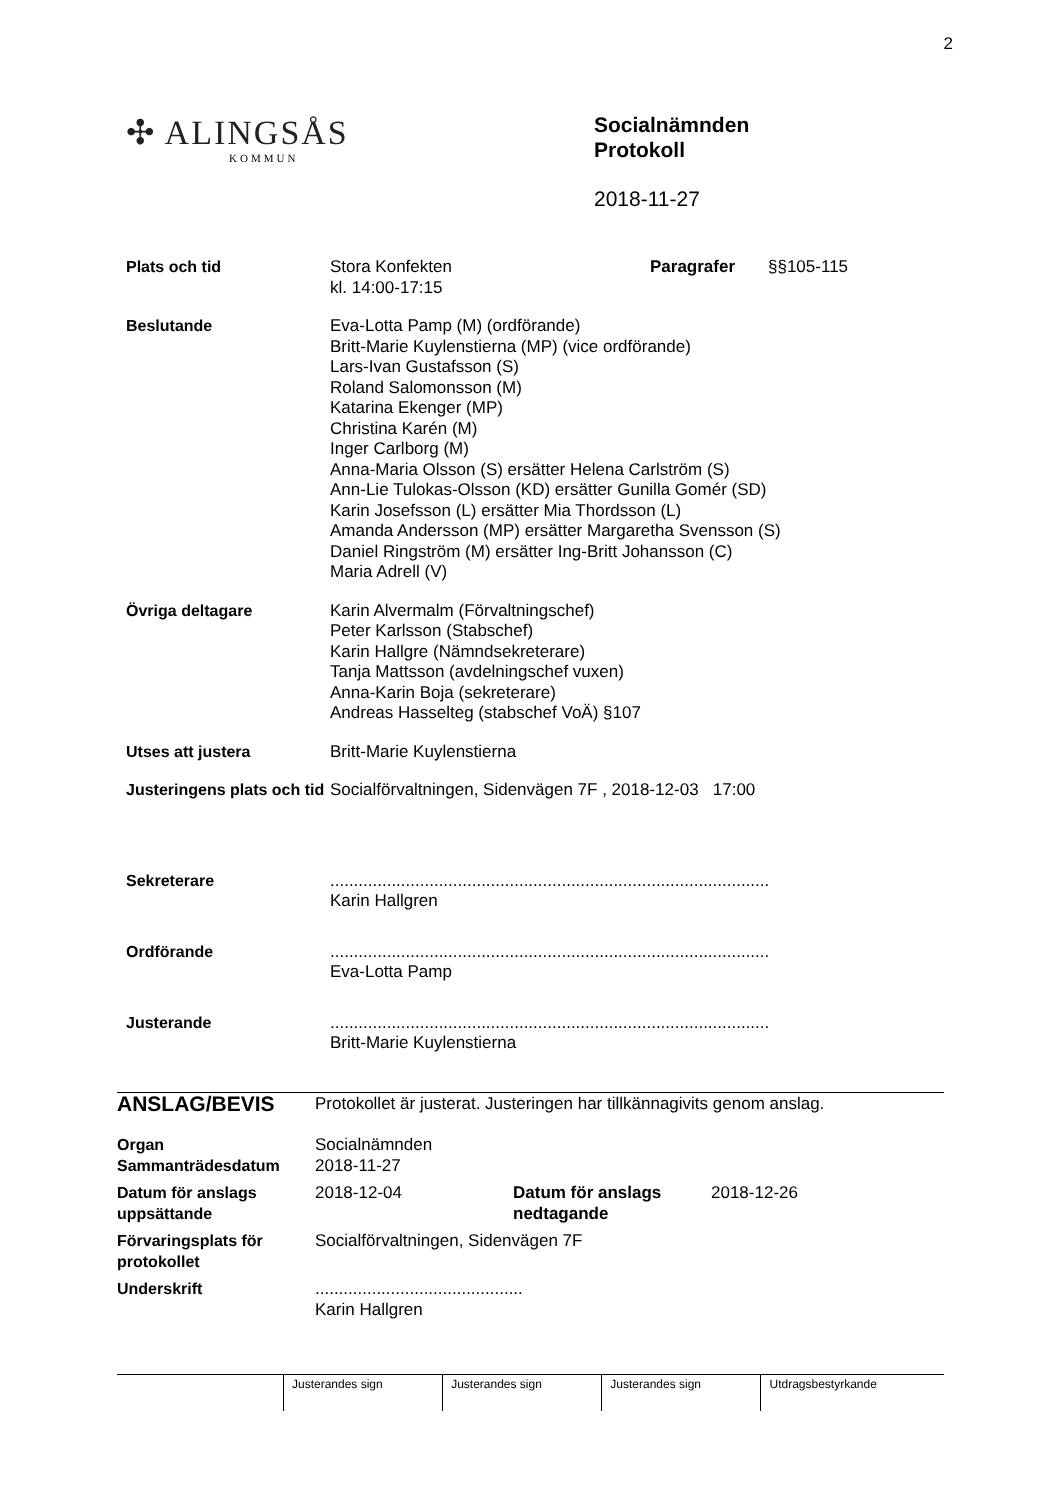2
✣ ALINGSÅS
KOMMUN
Socialnämnden
Protokoll
2018-11-27
| Plats och tid | Stora Konfekten kl. 14:00-17:15 | Paragrafer | §§105-115 |
| Beslutande | Eva-Lotta Pamp (M) (ordförande) Britt-Marie Kuylenstierna (MP) (vice ordförande) Lars-Ivan Gustafsson (S) Roland Salomonsson (M) Katarina Ekenger (MP) Christina Karén (M) Inger Carlborg (M) Anna-Maria Olsson (S) ersätter Helena Carlström (S) Ann-Lie Tulokas-Olsson (KD) ersätter Gunilla Gomér (SD) Karin Josefsson (L) ersätter Mia Thordsson (L) Amanda Andersson (MP) ersätter Margaretha Svensson (S) Daniel Ringström (M) ersätter Ing-Britt Johansson (C) Maria Adrell (V) | | |
| Övriga deltagare | Karin Alvermalm (Förvaltningschef) Peter Karlsson (Stabschef) Karin Hallgre (Nämndsekreterare) Tanja Mattsson (avdelningschef vuxen) Anna-Karin Boja (sekreterare) Andreas Hasselteg (stabschef VoÄ) §107 | | |
| Utses att justera | Britt-Marie Kuylenstierna | | |
| Justeringens plats och tid | Socialförvaltningen, Sidenvägen 7F , 2018-12-03 17:00 | | |
| Sekreterare | ............................................................................................. Karin Hallgren | | |
| Ordförande | ............................................................................................. Eva-Lotta Pamp | | |
| Justerande | ............................................................................................. Britt-Marie Kuylenstierna | | |
| ANSLAG/BEVIS | Protokollet är justerat. Justeringen har tillkännagivits genom anslag. | | |
| Organ Sammanträdesdatum | Socialnämnden 2018-11-27 | | |
| Datum för anslags uppsättande | 2018-12-04 | Datum för anslags nedtagande | 2018-12-26 |
| Förvaringsplats för protokollet | Socialförvaltningen, Sidenvägen 7F | | |
| Underskrift | ............................................ Karin Hallgren | | |
| | Justerandes sign | Justerandes sign | Justerandes sign | Utdragsbestyrkande |